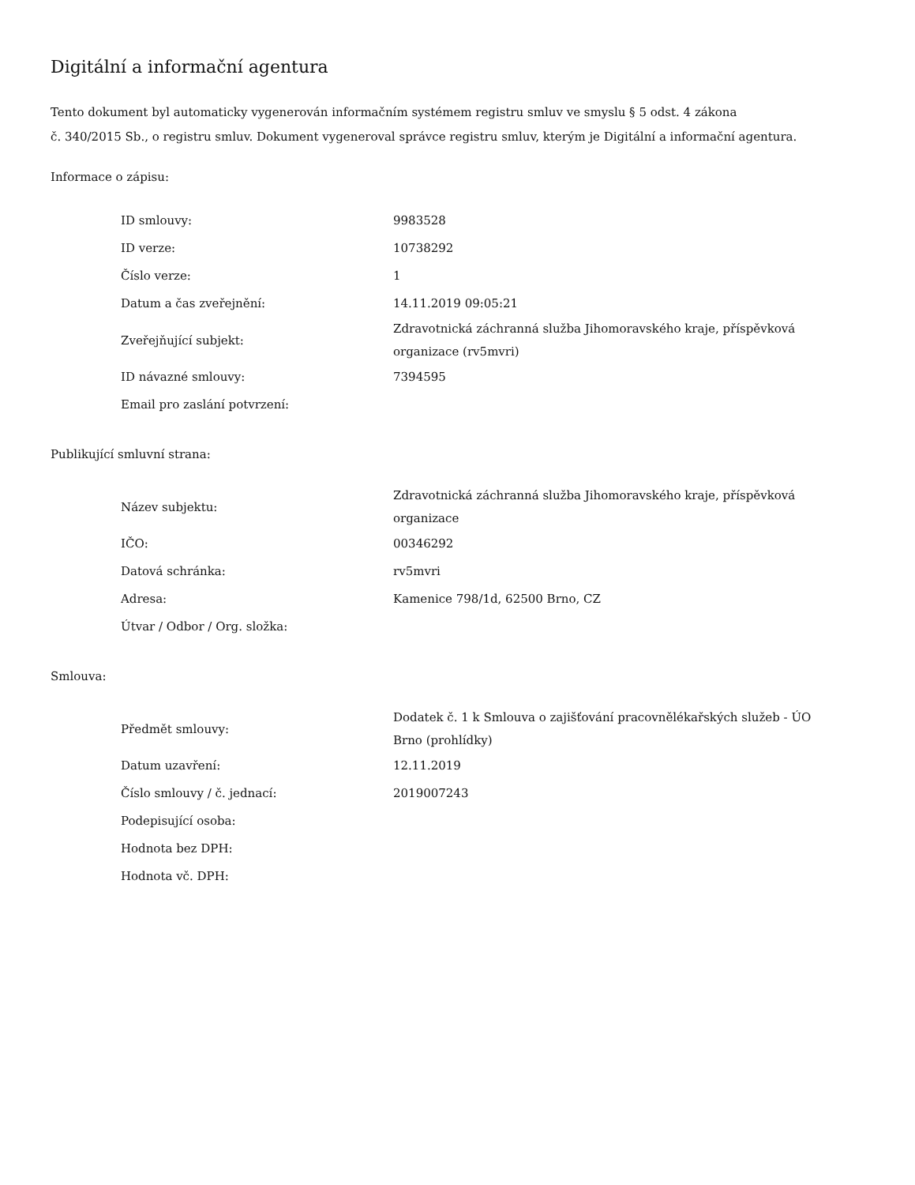Digitální a informační agentura
Tento dokument byl automaticky vygenerován informačním systémem registru smluv ve smyslu § 5 odst. 4 zákona
č. 340/2015 Sb., o registru smluv. Dokument vygeneroval správce registru smluv, kterým je Digitální a informační agentura.
Informace o zápisu:
| ID smlouvy: | 9983528 |
| ID verze: | 10738292 |
| Číslo verze: | 1 |
| Datum a čas zveřejnění: | 14.11.2019 09:05:21 |
| Zveřejňující subjekt: | Zdravotnická záchranná služba Jihomoravského kraje, příspěvková organizace (rv5mvri) |
| ID návazné smlouvy: | 7394595 |
| Email pro zaslání potvrzení: | |
Publikující smluvní strana:
| Název subjektu: | Zdravotnická záchranná služba Jihomoravského kraje, příspěvková organizace |
| IČO: | 00346292 |
| Datová schránka: | rv5mvri |
| Adresa: | Kamenice 798/1d, 62500 Brno, CZ |
| Útvar / Odbor / Org. složka: | |
Smlouva:
| Předmět smlouvy: | Dodatek č. 1 k Smlouva o zajišťování pracovnělékařských služeb - ÚO Brno (prohlídky) |
| Datum uzavření: | 12.11.2019 |
| Číslo smlouvy / č. jednací: | 2019007243 |
| Podepisující osoba: | |
| Hodnota bez DPH: | |
| Hodnota vč. DPH: | |